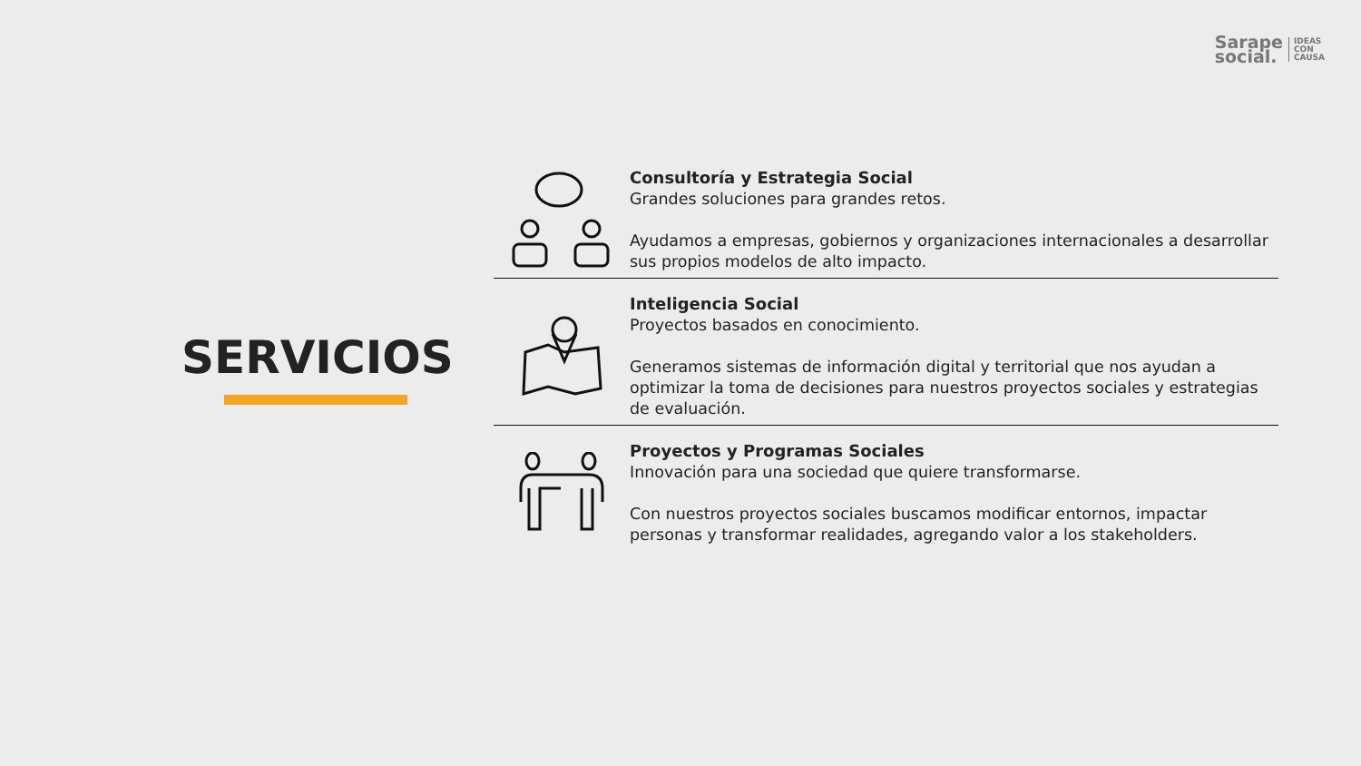Sarape
social.
IDEAS
CON
CAUSA
SERVICIOS
Consultoría y Estrategia Social
Grandes soluciones para grandes retos.
Ayudamos a empresas, gobiernos y organizaciones internacionales a desarrollar sus propios modelos de alto impacto.
Inteligencia Social
Proyectos basados en conocimiento.
Generamos sistemas de información digital y territorial que nos ayudan a optimizar la toma de decisiones para nuestros proyectos sociales y estrategias de evaluación.
Proyectos y Programas Sociales
Innovación para una sociedad que quiere transformarse.
Con nuestros proyectos sociales buscamos modificar entornos, impactar personas y transformar realidades, agregando valor a los stakeholders.